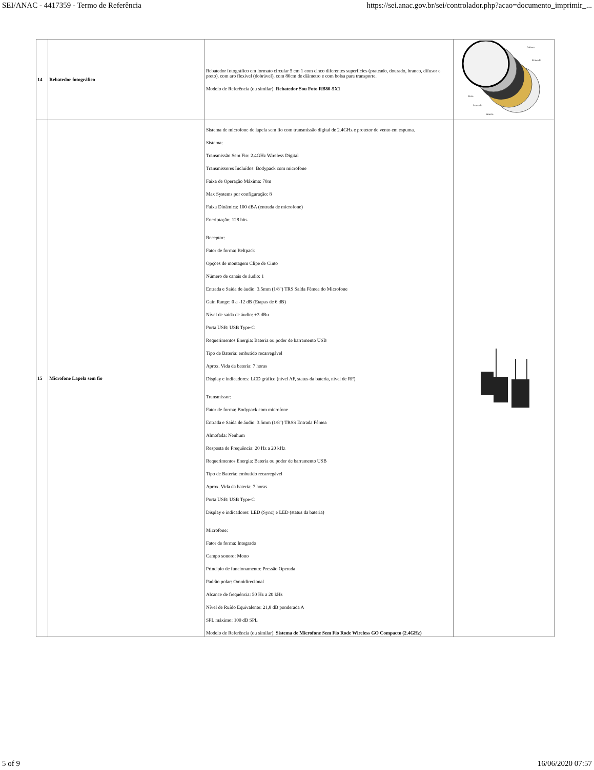SEI/ANAC - 4417359 - Termo de Referência https://sei.anac.gov.br/sei/controlador.php?acao=documento_imprimir_...
| 14 | Rebatedor fotográfico | Rebatedor fotográfico em formato circular 5 em 1 com cinco diferentes superfícies (prateado, dourado, branco, difusor e preto), com aro flexível (dobrável), com 80cm de diâmetro e com bolsa para transporte. Modelo de Referência (ou similar): Rebatedor Sou Foto RB80-5X1 | Difusor Prateado Preto Dourado Branco |
| 15 | Microfone Lapela sem fio | Sistema de microfone de lapela sem fio com transmissão digital de 2.4GHz e protetor de vento em espuma. Sistema: Transmissão Sem Fio: 2.4GHz Wireless Digital Transmissores Incluídos: Bodypack com microfone Faixa de Operação Máxima: 70m Max Systems por configuração: 8 Faixa Dinâmica: 100 dBA (entrada de microfone) Encriptação: 128 bits Receptor: Fator de forma: Beltpack Opções de montagem Clipe de Cinto Número de canais de áudio: 1 Entrada e Saída de áudio: 3.5mm (1/8") TRS Saída Fêmea do Microfone Gain Range: 0 a -12 dB (Etapas de 6 dB) Nível de saída de áudio: +3 dBu Porta USB: USB Type-C Requerimentos Energia: Bateria ou poder de barramento USB Tipo de Bateria: embutido recarregável Aprox. Vida da bateria: 7 horas Display e indicadores: LCD gráfico (nível AF, status da bateria, nível de RF) Transmissor: Fator de forma: Bodypack com microfone Entrada e Saída de áudio: 3.5mm (1/8") TRSS Entrada Fêmea Almofada: Nenhum Resposta de Frequência: 20 Hz a 20 kHz Requerimentos Energia: Bateria ou poder de barramento USB Tipo de Bateria: embutido recarregável Aprox. Vida da bateria: 7 horas Porta USB: USB Type-C Display e indicadores: LED (Sync) e LED (status da bateria) Microfone: Fator de forma: Integrado Campo sonoro: Mono Princípio de funcionamento: Pressão Operada Padrão polar: Omnidirecional Alcance de frequência: 50 Hz a 20 kHz Nível de Ruído Equivalente: 21,8 dB ponderada A SPL máximo: 100 dB SPL Modelo de Referência (ou similar): Sistema de Microfone Sem Fio Rode Wireless GO Compacto (2.4GHz) | |
5 of 9 16/06/2020 07:57